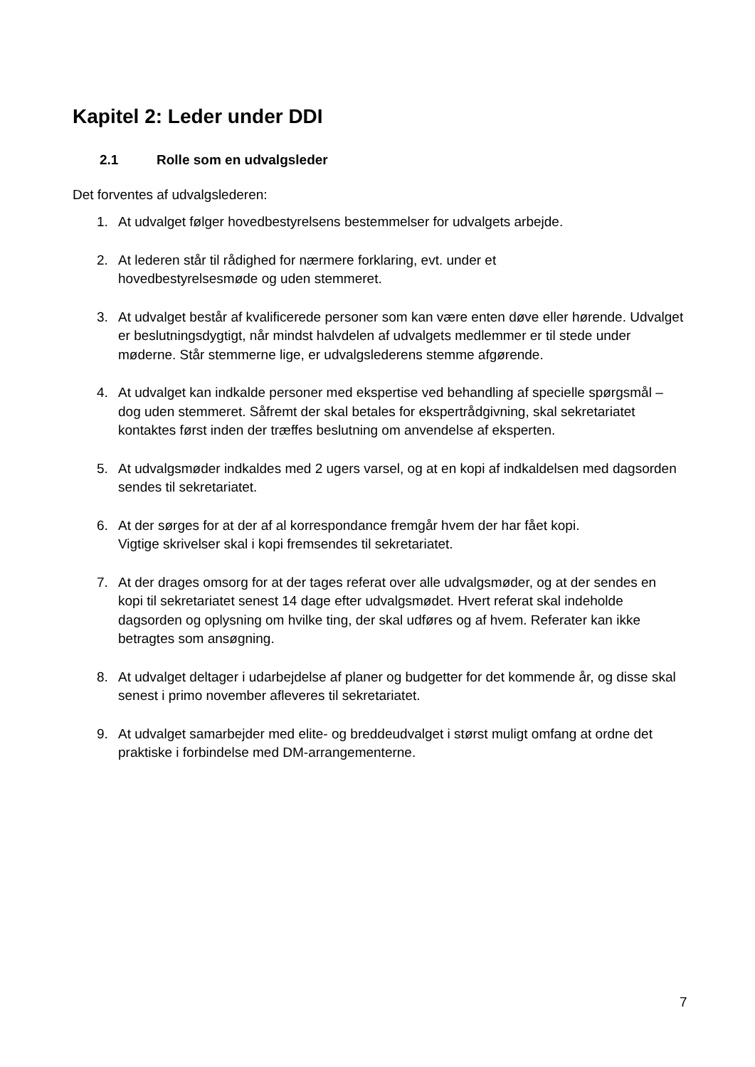Kapitel 2: Leder under DDI
2.1 Rolle som en udvalgsleder
Det forventes af udvalgslederen:
1. At udvalget følger hovedbestyrelsens bestemmelser for udvalgets arbejde.
2. At lederen står til rådighed for nærmere forklaring, evt. under et
hovedbestyrelsesmøde og uden stemmeret.
3. At udvalget består af kvalificerede personer som kan være enten døve eller hørende. Udvalget er beslutningsdygtigt, når mindst halvdelen af udvalgets medlemmer er til stede under møderne. Står stemmerne lige, er udvalgslederens stemme afgørende.
4. At udvalget kan indkalde personer med ekspertise ved behandling af specielle spørgsmål – dog uden stemmeret. Såfremt der skal betales for ekspertrådgivning, skal sekretariatet kontaktes først inden der træffes beslutning om anvendelse af eksperten.
5. At udvalgsmøder indkaldes med 2 ugers varsel, og at en kopi af indkaldelsen med dagsorden sendes til sekretariatet.
6. At der sørges for at der af al korrespondance fremgår hvem der har fået kopi.
Vigtige skrivelser skal i kopi fremsendes til sekretariatet.
7. At der drages omsorg for at der tages referat over alle udvalgsmøder, og at der sendes en kopi til sekretariatet senest 14 dage efter udvalgsmødet. Hvert referat skal indeholde dagsorden og oplysning om hvilke ting, der skal udføres og af hvem. Referater kan ikke betragtes som ansøgning.
8. At udvalget deltager i udarbejdelse af planer og budgetter for det kommende år, og disse skal senest i primo november afleveres til sekretariatet.
9. At udvalget samarbejder med elite- og breddeudvalget i størst muligt omfang at ordne det praktiske i forbindelse med DM-arrangementerne.
7